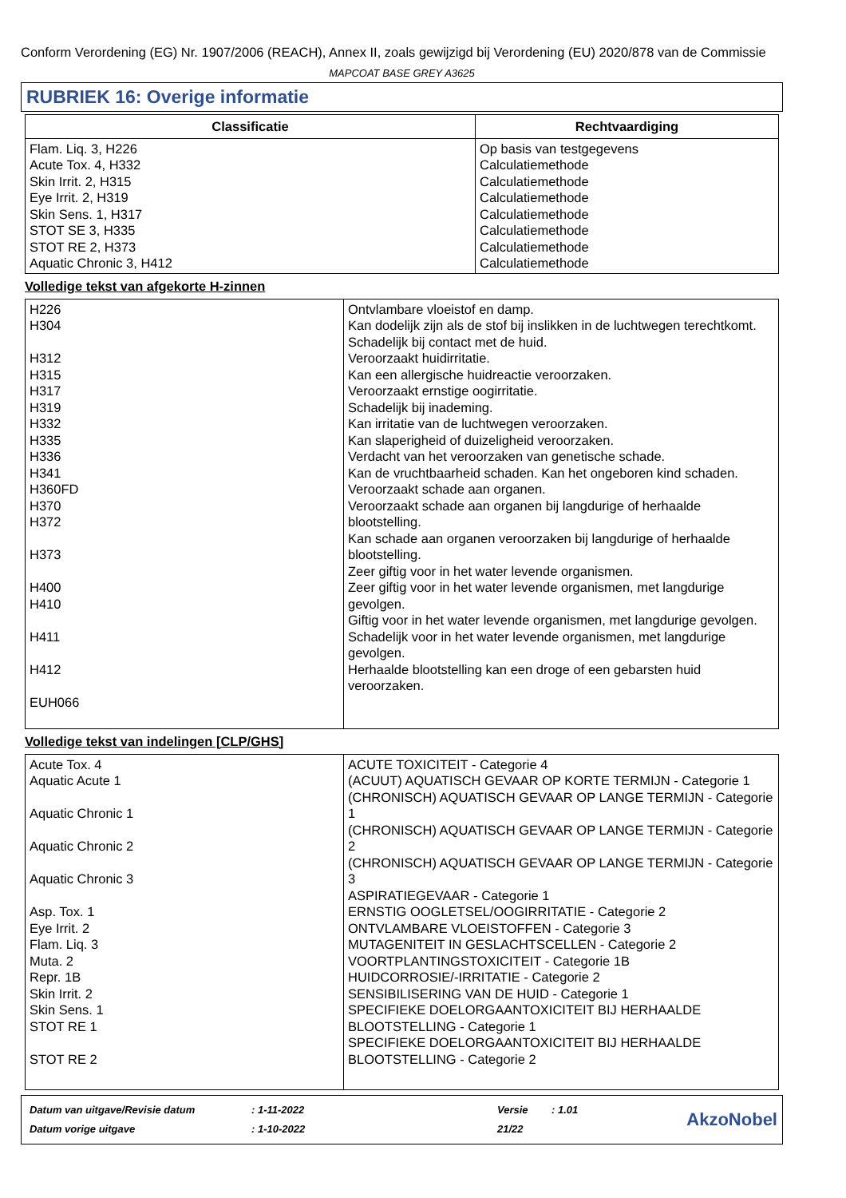Conform Verordening (EG) Nr. 1907/2006 (REACH), Annex II, zoals gewijzigd bij Verordening (EU) 2020/878 van de Commissie
MAPCOAT BASE GREY A3625
RUBRIEK 16: Overige informatie
| Classificatie | Rechtvaardiging |
| --- | --- |
| Flam. Liq. 3, H226 Acute Tox. 4, H332 Skin Irrit. 2, H315 Eye Irrit. 2, H319 Skin Sens. 1, H317 STOT SE 3, H335 STOT RE 2, H373 Aquatic Chronic 3, H412 | Op basis van testgegevens Calculatiemethode Calculatiemethode Calculatiemethode Calculatiemethode Calculatiemethode Calculatiemethode Calculatiemethode |
Volledige tekst van afgekorte H-zinnen
| H226 H304 H312 H315 H317 H319 H332 H335 H336 H341 H360FD H370 H372 H373 H400 H410 H411 H412 EUH066 | Ontvlambare vloeistof en damp. Kan dodelijk zijn als de stof bij inslikken in de luchtwegen terechtkomt. Schadelijk bij contact met de huid. Veroorzaakt huidirritatie. Kan een allergische huidreactie veroorzaken. Veroorzaakt ernstige oogirritatie. Schadelijk bij inademing. Kan irritatie van de luchtwegen veroorzaken. Kan slaperigheid of duizeligheid veroorzaken. Verdacht van het veroorzaken van genetische schade. Kan de vruchtbaarheid schaden. Kan het ongeboren kind schaden. Veroorzaakt schade aan organen. Veroorzaakt schade aan organen bij langdurige of herhaalde blootstelling. Kan schade aan organen veroorzaken bij langdurige of herhaalde blootstelling. Zeer giftig voor in het water levende organismen. Zeer giftig voor in het water levende organismen, met langdurige gevolgen. Giftig voor in het water levende organismen, met langdurige gevolgen. Schadelijk voor in het water levende organismen, met langdurige gevolgen. Herhaalde blootstelling kan een droge of een gebarsten huid veroorzaken. |
Volledige tekst van indelingen [CLP/GHS]
| Acute Tox. 4 Aquatic Acute 1 Aquatic Chronic 1 Aquatic Chronic 2 Aquatic Chronic 3 Asp. Tox. 1 Eye Irrit. 2 Flam. Liq. 3 Muta. 2 Repr. 1B Skin Irrit. 2 Skin Sens. 1 STOT RE 1 STOT RE 2 | ACUTE TOXICITEIT - Categorie 4 (ACUUT) AQUATISCH GEVAAR OP KORTE TERMIJN - Categorie 1 (CHRONISCH) AQUATISCH GEVAAR OP LANGE TERMIJN - Categorie 1 (CHRONISCH) AQUATISCH GEVAAR OP LANGE TERMIJN - Categorie 2 (CHRONISCH) AQUATISCH GEVAAR OP LANGE TERMIJN - Categorie 3 ASPIRATIEGEVAAR - Categorie 1 ERNSTIG OOGLETSEL/OOGIRRITATIE - Categorie 2 ONTVLAMBARE VLOEISTOFFEN - Categorie 3 MUTAGENITEIT IN GESLACHTSCELLEN - Categorie 2 VOORTPLANTINGSTOXICITEIT - Categorie 1B HUIDCORROSIE/-IRRITATIE - Categorie 2 SENSIBILISERING VAN DE HUID - Categorie 1 SPECIFIEKE DOELORGAANTOXICITEIT BIJ HERHAALDE BLOOTSTELLING - Categorie 1 SPECIFIEKE DOELORGAANTOXICITEIT BIJ HERHAALDE BLOOTSTELLING - Categorie 2 |
| Datum van uitgave/Revisie datum | : 1-11-2022 | Versie | : 1.01 |
| Datum vorige uitgave | : 1-10-2022 | 21/22 | |
AkzoNobel